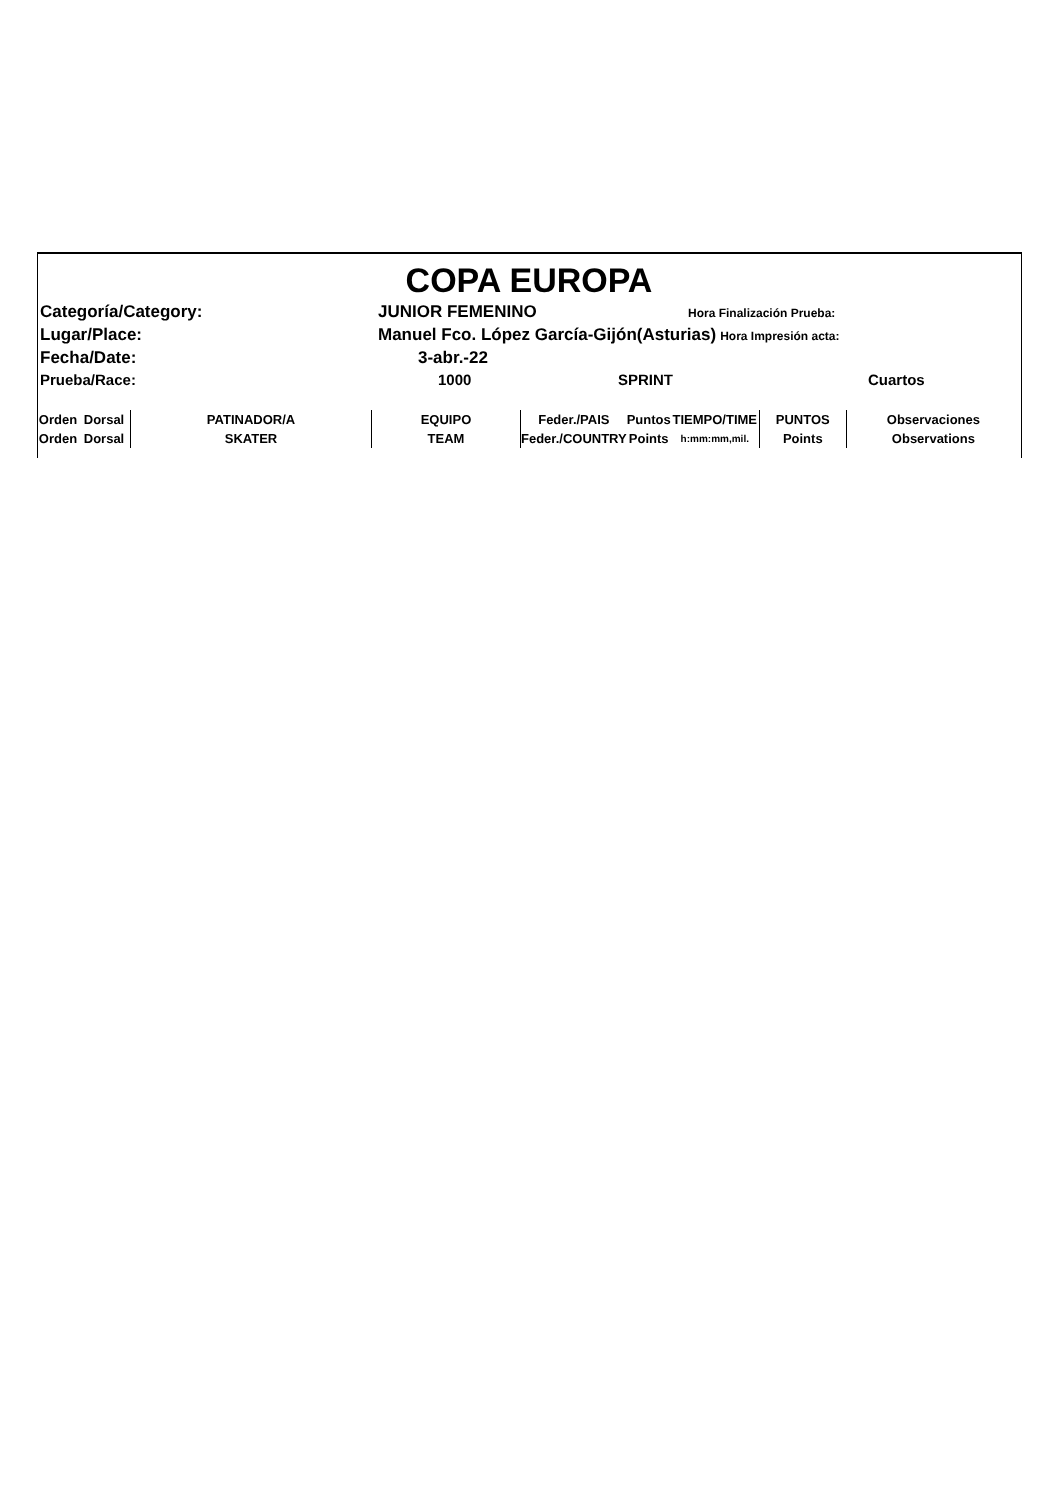COPA EUROPA
Categoría/Category: JUNIOR FEMENINO Hora Finalización Prueba:
Lugar/Place: Manuel Fco. López García-Gijón(Asturias) Hora Impresión acta:
Fecha/Date: 3-abr.-22
Prueba/Race: 1000 SPRINT Cuartos
| Orden | Dorsal | PATINADOR/A | EQUIPO | Feder./PAIS | Puntos | TIEMPO/TIME | PUNTOS | Observaciones |
| Orden | Dorsal | SKATER | TEAM | Feder./COUNTRY | Points | h:mm:mm,mil. | Points | Observations |